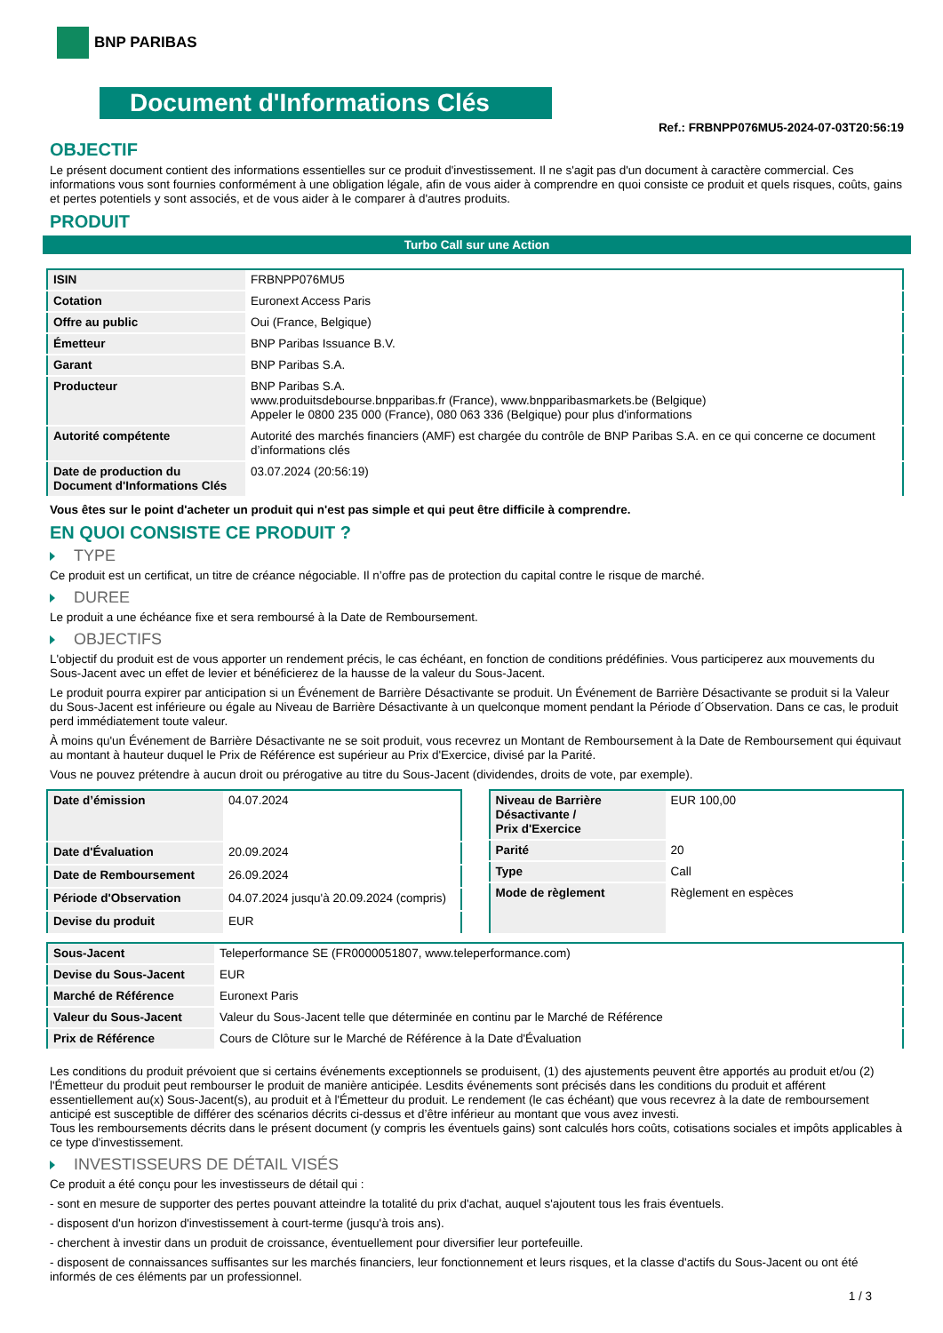BNP PARIBAS
Document d'Informations Clés
Ref.: FRBNPP076MU5-2024-07-03T20:56:19
OBJECTIF
Le présent document contient des informations essentielles sur ce produit d'investissement. Il ne s'agit pas d'un document à caractère commercial. Ces informations vous sont fournies conformément à une obligation légale, afin de vous aider à comprendre en quoi consiste ce produit et quels risques, coûts, gains et pertes potentiels y sont associés, et de vous aider à le comparer à d'autres produits.
PRODUIT
Turbo Call sur une Action
| ISIN | FRBNPP076MU5 |
| Cotation | Euronext Access Paris |
| Offre au public | Oui (France, Belgique) |
| Émetteur | BNP Paribas Issuance B.V. |
| Garant | BNP Paribas S.A. |
| Producteur | BNP Paribas S.A. www.produitsdebourse.bnpparibas.fr (France), www.bnpparibasmarkets.be (Belgique) Appeler le 0800 235 000 (France), 080 063 336 (Belgique) pour plus d'informations |
| Autorité compétente | Autorité des marchés financiers (AMF) est chargée du contrôle de BNP Paribas S.A. en ce qui concerne ce document d’informations clés |
| Date de production du Document d'Informations Clés | 03.07.2024 (20:56:19) |
Vous êtes sur le point d'acheter un produit qui n'est pas simple et qui peut être difficile à comprendre.
EN QUOI CONSISTE CE PRODUIT ?
TYPE
Ce produit est un certificat, un titre de créance négociable. Il n’offre pas de protection du capital contre le risque de marché.
DUREE
Le produit a une échéance fixe et sera remboursé à la Date de Remboursement.
OBJECTIFS
L'objectif du produit est de vous apporter un rendement précis, le cas échéant, en fonction de conditions prédéfinies. Vous participerez aux mouvements du Sous-Jacent avec un effet de levier et bénéficierez de la hausse de la valeur du Sous-Jacent.
Le produit pourra expirer par anticipation si un Événement de Barrière Désactivante se produit. Un Événement de Barrière Désactivante se produit si la Valeur du Sous-Jacent est inférieure ou égale au Niveau de Barrière Désactivante à un quelconque moment pendant la Période d´Observation. Dans ce cas, le produit perd immédiatement toute valeur.
À moins qu'un Événement de Barrière Désactivante ne se soit produit, vous recevrez un Montant de Remboursement à la Date de Remboursement qui équivaut au montant à hauteur duquel le Prix de Référence est supérieur au Prix d'Exercice, divisé par la Parité.
Vous ne pouvez prétendre à aucun droit ou prérogative au titre du Sous-Jacent (dividendes, droits de vote, par exemple).
| Date d’émission | 04.07.2024 |
| Date d'Évaluation | 20.09.2024 |
| Date de Remboursement | 26.09.2024 |
| Période d'Observation | 04.07.2024 jusqu'à 20.09.2024 (compris) |
| Devise du produit | EUR |
| Niveau de Barrière Désactivante / Prix d'Exercice | EUR 100,00 |
| Parité | 20 |
| Type | Call |
| Mode de règlement | Règlement en espèces |
| Sous-Jacent | Teleperformance SE (FR0000051807, www.teleperformance.com) |
| Devise du Sous-Jacent | EUR |
| Marché de Référence | Euronext Paris |
| Valeur du Sous-Jacent | Valeur du Sous-Jacent telle que déterminée en continu par le Marché de Référence |
| Prix de Référence | Cours de Clôture sur le Marché de Référence à la Date d'Évaluation |
Les conditions du produit prévoient que si certains événements exceptionnels se produisent, (1) des ajustements peuvent être apportés au produit et/ou (2) l'Émetteur du produit peut rembourser le produit de manière anticipée. Lesdits événements sont précisés dans les conditions du produit et afférent essentiellement au(x) Sous-Jacent(s), au produit et à l'Émetteur du produit. Le rendement (le cas échéant) que vous recevrez à la date de remboursement anticipé est susceptible de différer des scénarios décrits ci-dessus et d’être inférieur au montant que vous avez investi.
Tous les remboursements décrits dans le présent document (y compris les éventuels gains) sont calculés hors coûts, cotisations sociales et impôts applicables à ce type d'investissement.
INVESTISSEURS DE DÉTAIL VISÉS
Ce produit a été conçu pour les investisseurs de détail qui :
- sont en mesure de supporter des pertes pouvant atteindre la totalité du prix d'achat, auquel s'ajoutent tous les frais éventuels.
- disposent d'un horizon d'investissement à court-terme (jusqu'à trois ans).
- cherchent à investir dans un produit de croissance, éventuellement pour diversifier leur portefeuille.
- disposent de connaissances suffisantes sur les marchés financiers, leur fonctionnement et leurs risques, et la classe d'actifs du Sous-Jacent ou ont été informés de ces éléments par un professionnel.
1 / 3